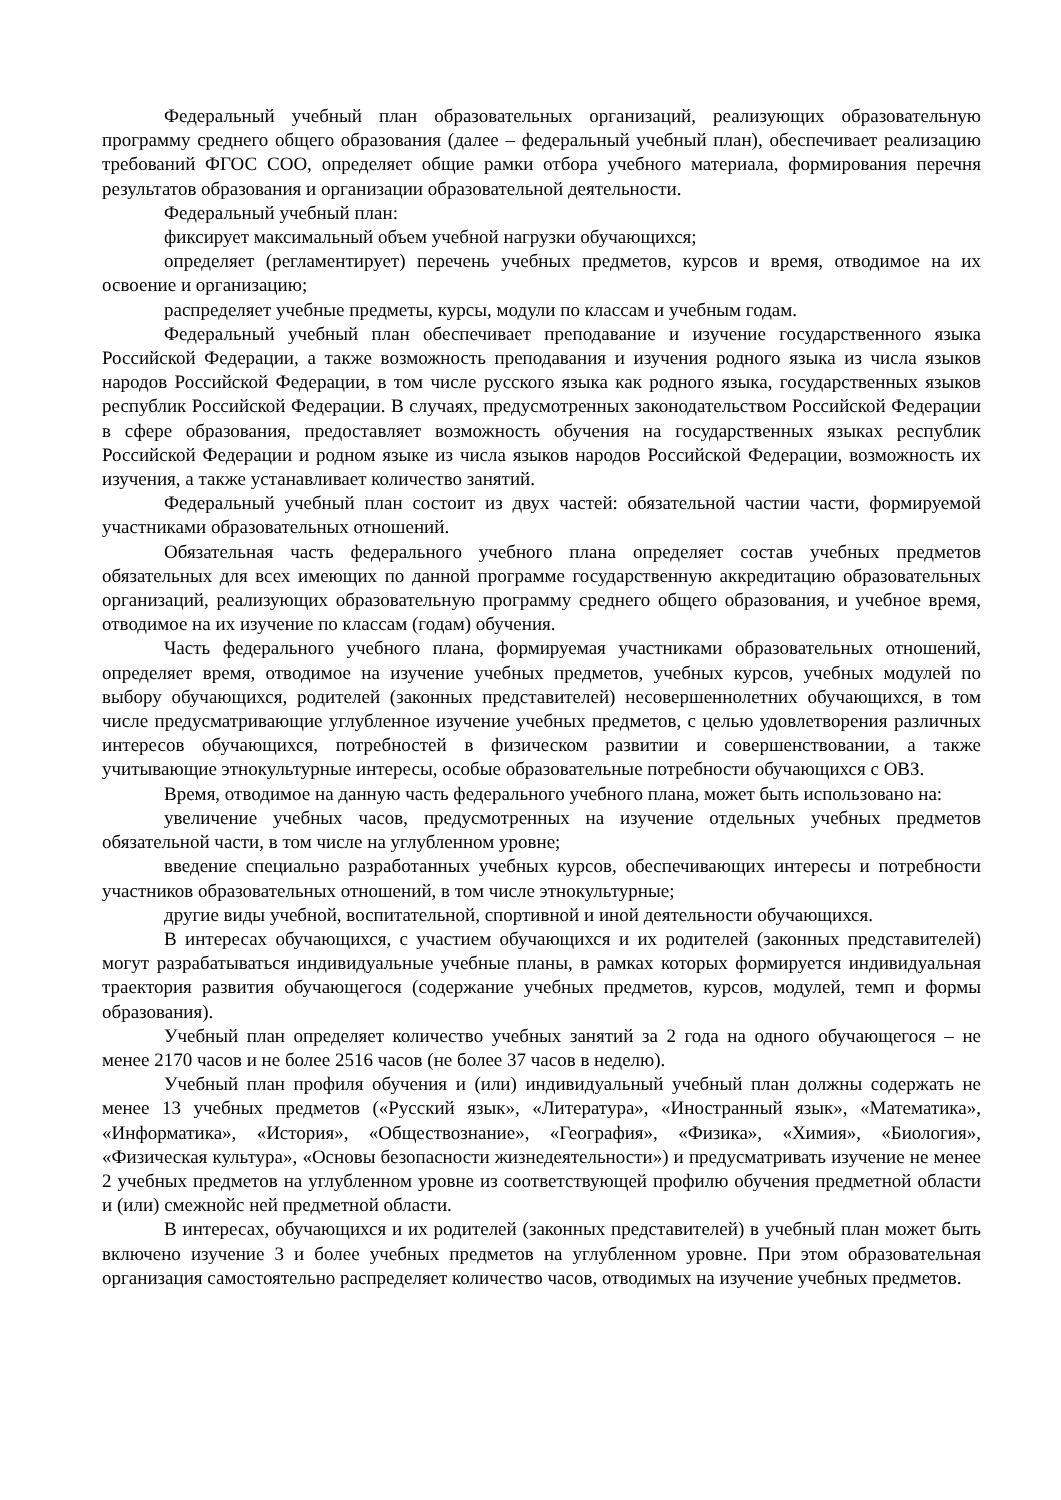Федеральный учебный план образовательных организаций, реализующих образовательную программу среднего общего образования (далее – федеральный учебный план), обеспечивает реализацию требований ФГОС СОО, определяет общие рамки отбора учебного материала, формирования перечня результатов образования и организации образовательной деятельности.
Федеральный учебный план:
фиксирует максимальный объем учебной нагрузки обучающихся;
определяет (регламентирует) перечень учебных предметов, курсов и время, отводимое на их освоение и организацию;
распределяет учебные предметы, курсы, модули по классам и учебным годам.
Федеральный учебный план обеспечивает преподавание и изучение государственного языка Российской Федерации, а также возможность преподавания и изучения родного языка из числа языков народов Российской Федерации, в том числе русского языка как родного языка, государственных языков республик Российской Федерации. В случаях, предусмотренных законодательством Российской Федерации в сфере образования, предоставляет возможность обучения на государственных языках республик Российской Федерации и родном языке из числа языков народов Российской Федерации, возможность их изучения, а также устанавливает количество занятий.
Федеральный учебный план состоит из двух частей: обязательной частии части, формируемой участниками образовательных отношений.
Обязательная часть федерального учебного плана определяет состав учебных предметов обязательных для всех имеющих по данной программе государственную аккредитацию образовательных организаций, реализующих образовательную программу среднего общего образования, и учебное время, отводимое на их изучение по классам (годам) обучения.
Часть федерального учебного плана, формируемая участниками образовательных отношений, определяет время, отводимое на изучение учебных предметов, учебных курсов, учебных модулей по выбору обучающихся, родителей (законных представителей) несовершеннолетних обучающихся, в том числе предусматривающие углубленное изучение учебных предметов, с целью удовлетворения различных интересов обучающихся, потребностей в физическом развитии и совершенствовании, а также учитывающие этнокультурные интересы, особые образовательные потребности обучающихся с ОВЗ.
Время, отводимое на данную часть федерального учебного плана, может быть использовано на:
увеличение учебных часов, предусмотренных на изучение отдельных учебных предметов обязательной части, в том числе на углубленном уровне;
введение специально разработанных учебных курсов, обеспечивающих интересы и потребности участников образовательных отношений, в том числе этнокультурные;
другие виды учебной, воспитательной, спортивной и иной деятельности обучающихся.
В интересах обучающихся, с участием обучающихся и их родителей (законных представителей) могут разрабатываться индивидуальные учебные планы, в рамках которых формируется индивидуальная траектория развития обучающегося (содержание учебных предметов, курсов, модулей, темп и формы образования).
Учебный план определяет количество учебных занятий за 2 года на одного обучающегося – не менее 2170 часов и не более 2516 часов (не более 37 часов в неделю).
Учебный план профиля обучения и (или) индивидуальный учебный план должны содержать не менее 13 учебных предметов («Русский язык», «Литература», «Иностранный язык», «Математика», «Информатика», «История», «Обществознание», «География», «Физика», «Химия», «Биология», «Физическая культура», «Основы безопасности жизнедеятельности») и предусматривать изучение не менее 2 учебных предметов на углубленном уровне из соответствующей профилю обучения предметной области и (или) смежнойс ней предметной области.
В интересах, обучающихся и их родителей (законных представителей) в учебный план может быть включено изучение 3 и более учебных предметов на углубленном уровне. При этом образовательная организация самостоятельно распределяет количество часов, отводимых на изучение учебных предметов.